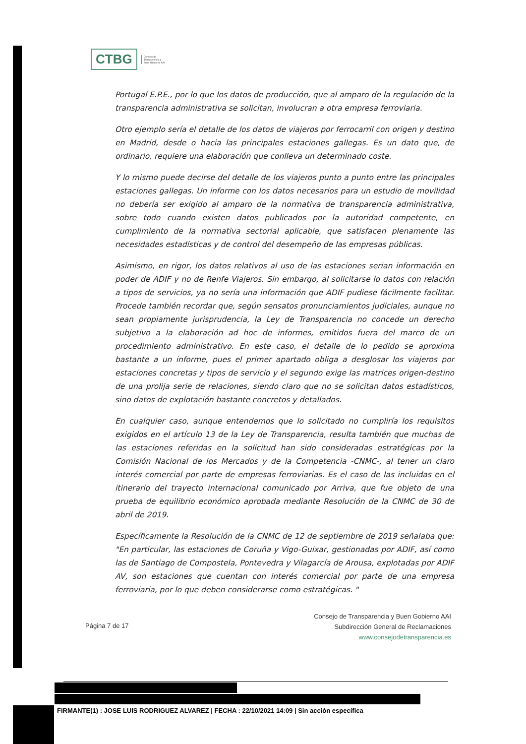CTBG
Consejo de
Transparencia y
Buen Gobierno AAI
Portugal E.P.E., por lo que los datos de producción, que al amparo de la regulación de la transparencia administrativa se solicitan, involucran a otra empresa ferroviaria.
Otro ejemplo sería el detalle de los datos de viajeros por ferrocarril con origen y destino en Madrid, desde o hacia las principales estaciones gallegas. Es un dato que, de ordinario, requiere una elaboración que conlleva un determinado coste.
Y lo mismo puede decirse del detalle de los viajeros punto a punto entre las principales estaciones gallegas. Un informe con los datos necesarios para un estudio de movilidad no debería ser exigido al amparo de la normativa de transparencia administrativa, sobre todo cuando existen datos publicados por la autoridad competente, en cumplimiento de la normativa sectorial aplicable, que satisfacen plenamente las necesidades estadísticas y de control del desempeño de las empresas públicas.
Asimismo, en rigor, los datos relativos al uso de las estaciones serian información en poder de ADIF y no de Renfe Viajeros. Sin embargo, al solicitarse lo datos con relación a tipos de servicios, ya no sería una información que ADIF pudiese fácilmente facilitar. Procede también recordar que, según sensatos pronunciamientos judiciales, aunque no sean propiamente jurisprudencia, la Ley de Transparencia no concede un derecho subjetivo a la elaboración ad hoc de informes, emitidos fuera del marco de un procedimiento administrativo. En este caso, el detalle de lo pedido se aproxima bastante a un informe, pues el primer apartado obliga a desglosar los viajeros por estaciones concretas y tipos de servicio y el segundo exige las matrices origen-destino de una prolija serie de relaciones, siendo claro que no se solicitan datos estadísticos, sino datos de explotación bastante concretos y detallados.
En cualquier caso, aunque entendemos que lo solicitado no cumpliría los requisitos exigidos en el artículo 13 de la Ley de Transparencia, resulta también que muchas de las estaciones referidas en la solicitud han sido consideradas estratégicas por la Comisión Nacional de los Mercados y de la Competencia -CNMC-, al tener un claro interés comercial por parte de empresas ferroviarias. Es el caso de las incluidas en el itinerario del trayecto internacional comunicado por Arriva, que fue objeto de una prueba de equilibrio económico aprobada mediante Resolución de la CNMC de 30 de abril de 2019.
Específicamente la Resolución de la CNMC de 12 de septiembre de 2019 señalaba que: "En particular, las estaciones de Coruña y Vigo-Guixar, gestionadas por ADIF, así como las de Santiago de Compostela, Pontevedra y Vilagarcía de Arousa, explotadas por ADIF AV, son estaciones que cuentan con interés comercial por parte de una empresa ferroviaria, por lo que deben considerarse como estratégicas. "
Página 7 de 17
Consejo de Transparencia y Buen Gobierno AAI
Subdirección General de Reclamaciones
www.consejodetransparencia.es
FIRMANTE(1) : JOSE LUIS RODRIGUEZ ALVAREZ | FECHA : 22/10/2021 14:09 | Sin acción específica